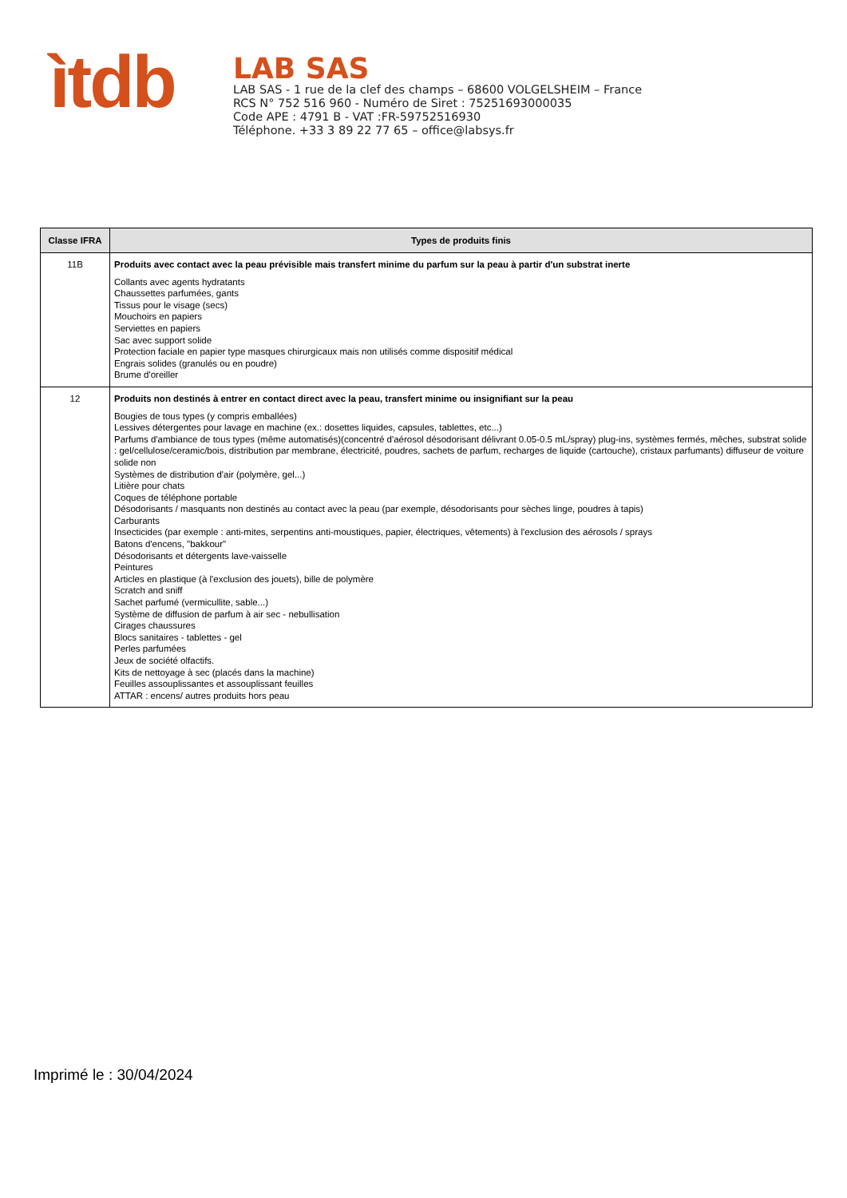ìtdb
LAB SAS
LAB SAS - 1 rue de la clef des champs – 68600 VOLGELSHEIM – France
RCS N° 752 516 960 - Numéro de Siret : 75251693000035
Code APE : 4791 B - VAT :FR-59752516930
Téléphone. +33 3 89 22 77 65 – office@labsys.fr
| Classe IFRA | Types de produits finis |
| --- | --- |
| 11B | Produits avec contact avec la peau prévisible mais transfert minime du parfum sur la peau à partir d'un substrat inerte Collants avec agents hydratants Chaussettes parfumées, gants Tissus pour le visage (secs) Mouchoirs en papiers Serviettes en papiers Sac avec support solide Protection faciale en papier type masques chirurgicaux mais non utilisés comme dispositif médical Engrais solides (granulés ou en poudre) Brume d'oreiller |
| 12 | Produits non destinés à entrer en contact direct avec la peau, transfert minime ou insignifiant sur la peau Bougies de tous types (y compris emballées) Lessives détergentes pour lavage en machine (ex.: dosettes liquides, capsules, tablettes, etc...) Parfums d'ambiance de tous types (même automatisés)(concentré d'aérosol désodorisant délivrant 0.05-0.5 mL/spray) plug-ins, systèmes fermés, mêches, substrat solide : gel/cellulose/ceramic/bois, distribution par membrane, électricité, poudres, sachets de parfum, recharges de liquide (cartouche), cristaux parfumants) diffuseur de voiture solide non Systèmes de distribution d'air (polymère, gel...) Litière pour chats Coques de téléphone portable Désodorisants / masquants non destinés au contact avec la peau (par exemple, désodorisants pour sèches linge, poudres à tapis) Carburants Insecticides (par exemple : anti-mites, serpentins anti-moustiques, papier, électriques, vêtements) à l'exclusion des aérosols / sprays Batons d'encens, "bakkour" Désodorisants et détergents lave-vaisselle Peintures Articles en plastique (à l'exclusion des jouets), bille de polymère Scratch and sniff Sachet parfumé (vermicullite, sable...) Système de diffusion de parfum à air sec - nebullisation Cirages chaussures Blocs sanitaires - tablettes - gel Perles parfumées Jeux de société olfactifs. Kits de nettoyage à sec (placés dans la machine) Feuilles assouplissantes et assouplissant feuilles ATTAR : encens/ autres produits hors peau |
Imprimé le : 30/04/2024